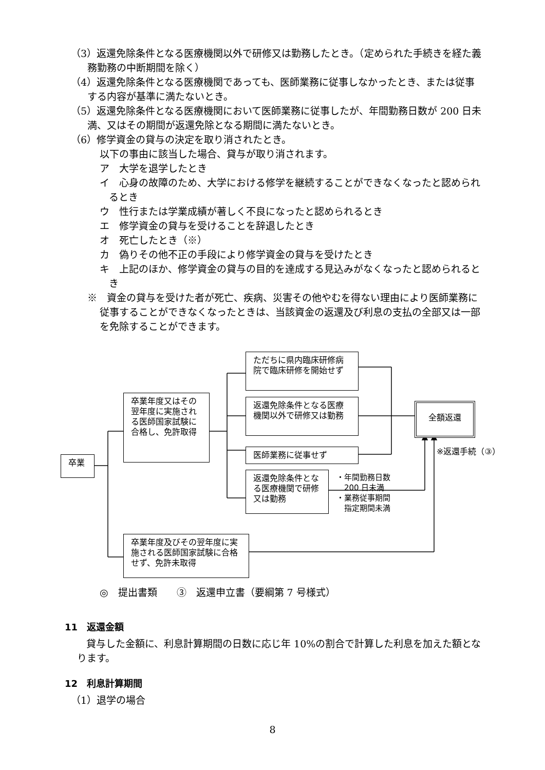（3）返還免除条件となる医療機関以外で研修又は勤務したとき。（定められた手続きを経た義務勤務の中断期間を除く）
（4）返還免除条件となる医療機関であっても、医師業務に従事しなかったとき、または従事する内容が基準に満たないとき。
（5）返還免除条件となる医療機関において医師業務に従事したが、年間勤務日数が 200 日未満、又はその期間が返還免除となる期間に満たないとき。
（6）修学資金の貸与の決定を取り消されたとき。
以下の事由に該当した場合、貸与が取り消されます。
ア　大学を退学したとき
イ　心身の故障のため、大学における修学を継続することができなくなったと認められるとき
ウ　性行または学業成績が著しく不良になったと認められるとき
エ　修学資金の貸与を受けることを辞退したとき
オ　死亡したとき（※）
カ　偽りその他不正の手段により修学資金の貸与を受けたとき
キ　上記のほか、修学資金の貸与の目的を達成する見込みがなくなったと認められるとき
※　資金の貸与を受けた者が死亡、疾病、災害その他やむを得ない理由により医師業務に従事することができなくなったときは、当該資金の返還及び利息の支払の全部又は一部を免除することができます。
卒業
卒業年度又はその翌年度に実施される医師国家試験に合格し、免許取得
ただちに県内臨床研修病院で臨床研修を開始せず
返還免除条件となる医療機関以外で研修又は勤務
医師業務に従事せず
返還免除条件となる医療機関で研修又は勤務
・年間勤務日数
　200 日未満
・業務従事期間
　指定期間未満
全額返還
※返還手続（③）
卒業年度及びその翌年度に実施される医師国家試験に合格せず、免許未取得
◎　提出書類　　③　返還申立書（要綱第 7 号様式）
11　返還金額
貸与した金額に、利息計算期間の日数に応じ年 10%の割合で計算した利息を加えた額となります。
12　利息計算期間
（1）退学の場合
8